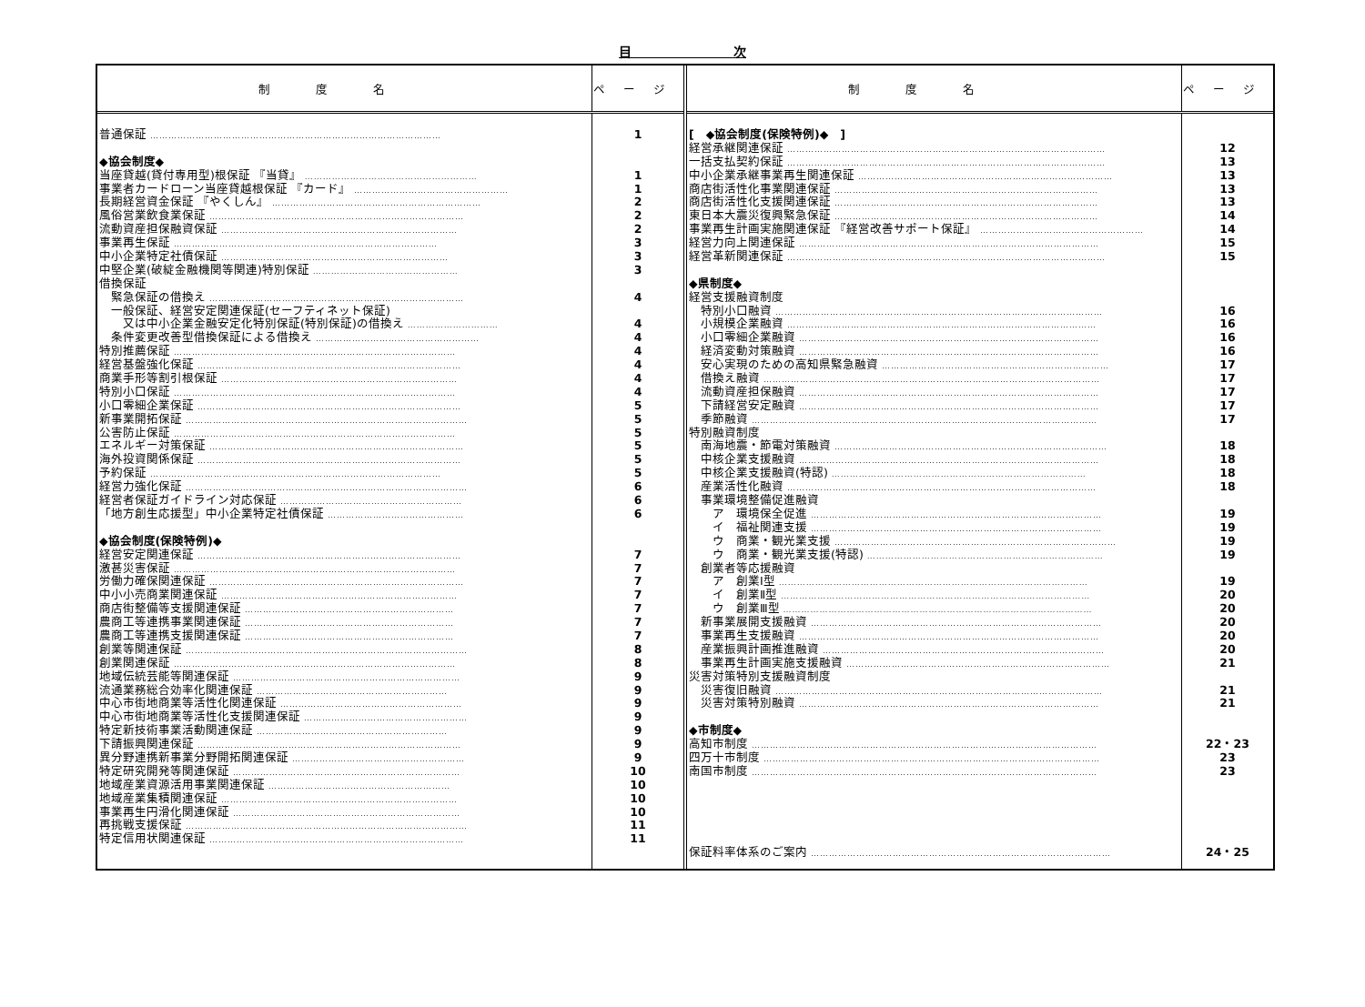目　　　　　　　　次
制度名
ページ
普通保証 ……………………………………………………………………………………
◆協会制度◆
当座貸越(貸付専用型)根保証 『当貸』 …………………………………………………
事業者カードローン当座貸越根保証 『カード』 ……………………………………………
長期経営資金保証 『やくしん』 ……………………………………………………………
風俗営業飲食業保証 …………………………………………………………………………
流動資産担保融資保証 ……………………………………………………………………
事業再生保証 ……………………………………………………………………………
中小企業特定社債保証 …………………………………………………………………
中堅企業(破綻金融機関等関連)特別保証 …………………………………………
借換保証
　緊急保証の借換え …………………………………………………………………………
　一般保証、経営安定関連保証(セーフティネット保証)
　　又は中小企業金融安定化特別保証(特別保証)の借換え …………………………
　条件変更改善型借換保証による借換え ………………………………………………
特別推薦保証 …………………………………………………………………………………
経営基盤強化保証 ……………………………………………………………………………
商業手形等割引根保証 ……………………………………………………………………
特別小口保証 …………………………………………………………………………………
小口零細企業保証 ……………………………………………………………………………
新事業開拓保証 …………………………………………………………………………………
公害防止保証 …………………………………………………………………………………
エネルギー対策保証 …………………………………………………………………………
海外投資関係保証 ……………………………………………………………………………
予約保証 ……………………………………………………………………………………
経営力強化保証 …………………………………………………………………………………
経営者保証ガイドライン対応保証 ……………………………………………………
「地方創生応援型」中小企業特定社債保証 ………………………………………
◆協会制度(保険特例)◆
経営安定関連保証 ……………………………………………………………………………
激甚災害保証 …………………………………………………………………………………
労働力確保関連保証 …………………………………………………………………………
中小小売商業関連保証 ……………………………………………………………………
商店街整備等支援関連保証 ……………………………………………………………
農商工等連携事業関連保証 ……………………………………………………………
農商工等連携支援関連保証 ……………………………………………………………
創業等関連保証 …………………………………………………………………………………
創業関連保証 …………………………………………………………………………………
地域伝統芸能等関連保証 …………………………………………………………………
流通業務総合効率化関連保証 ………………………………………………………
中心市街地商業等活性化関連保証 ……………………………………………………
中心市街地商業等活性化支援関連保証 ………………………………………………
特定新技術事業活動関連保証 ………………………………………………………
下請振興関連保証 ……………………………………………………………………………
異分野連携新事業分野開拓関連保証 …………………………………………………
特定研究開発等関連保証 …………………………………………………………………
地域産業資源活用事業関連保証 ……………………………………………………
地域産業集積関連保証 ……………………………………………………………………
事業再生円滑化関連保証 …………………………………………………………………
再挑戦支援保証 …………………………………………………………………………………
特定信用状関連保証 …………………………………………………………………………
1
1
1
2
2
2
3
3
3
4
4
4
4
4
4
4
5
5
5
5
5
5
6
6
6
7
7
7
7
7
7
7
8
8
9
9
9
9
9
9
9
10
10
10
10
11
11
制度名
ページ
[　◆協会制度(保険特例)◆　]
経営承継関連保証 ……………………………………………………………………………………………
一括支払契約保証 ……………………………………………………………………………………………
中小企業承継事業再生関連保証 …………………………………………………………………………
商店街活性化事業関連保証 ……………………………………………………………………………
商店街活性化支援関連保証 ……………………………………………………………………………
東日本大震災復興緊急保証 ……………………………………………………………………………
事業再生計画実施関連保証 『経営改善サポート保証』 ………………………………………………
経営力向上関連保証 ………………………………………………………………………………………
経営革新関連保証 ……………………………………………………………………………………………
◆県制度◆
経営支援融資制度
　特別小口融資 ………………………………………………………………………………………………
　小規模企業融資 …………………………………………………………………………………………
　小口零細企業融資 ………………………………………………………………………………………
　経済変動対策融資 ………………………………………………………………………………………
　安心実現のための高知県緊急融資 …………………………………………………………………
　借換え融資 …………………………………………………………………………………………………
　流動資産担保融資 ………………………………………………………………………………………
　下請経営安定融資 ………………………………………………………………………………………
　季節融資 ……………………………………………………………………………………………………
特別融資制度
　南海地震・節電対策融資 ………………………………………………………………………………
　中核企業支援融資 ………………………………………………………………………………………
　中核企業支援融資(特認) …………………………………………………………………………
　産業活性化融資 …………………………………………………………………………………………
　事業環境整備促進融資
　　ア　環境保全促進 ……………………………………………………………………………………
　　イ　福祉関連支援 ……………………………………………………………………………………
　　ウ　商業・観光業支援 …………………………………………………………………………………
　　ウ　商業・観光業支援(特認) ……………………………………………………………………
　創業者等応援融資
　　ア　創業Ⅰ型 …………………………………………………………………………………………
　　イ　創業Ⅱ型 …………………………………………………………………………………………
　　ウ　創業Ⅲ型 …………………………………………………………………………………………
　新事業展開支援融資 ……………………………………………………………………………………
　事業再生支援融資 ………………………………………………………………………………………
　産業振興計画推進融資 …………………………………………………………………………………
　事業再生計画実施支援融資 ……………………………………………………………………………
災害対策特別支援融資制度
　災害復旧融資 ………………………………………………………………………………………………
　災害対策特別融資 ………………………………………………………………………………………
◆市制度◆
高知市制度 ……………………………………………………………………………………………………
四万十市制度 …………………………………………………………………………………………………
南国市制度 ……………………………………………………………………………………………………
保証料率体系のご案内 ………………………………………………………………………………………
12
13
13
13
13
14
14
15
15
16
16
16
16
17
17
17
17
17
18
18
18
18
19
19
19
19
19
20
20
20
20
20
21
21
21
22・23
23
23
24・25